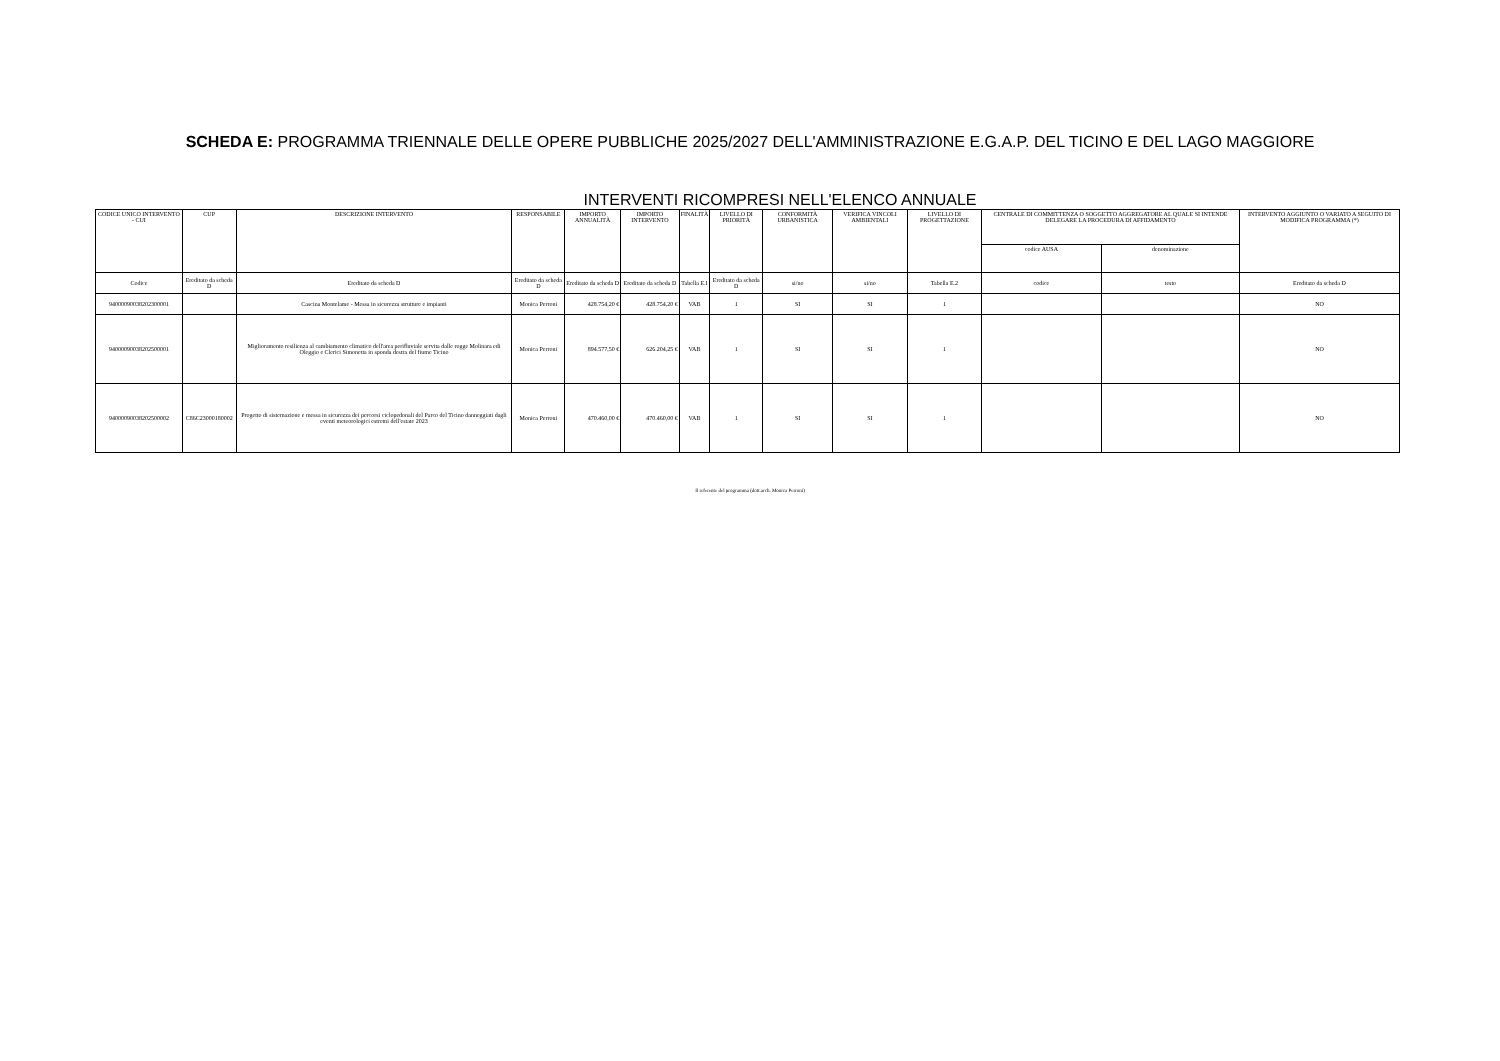SCHEDA E: PROGRAMMA TRIENNALE DELLE OPERE PUBBLICHE 2025/2027 DELL'AMMINISTRAZIONE E.G.A.P. DEL TICINO E DEL LAGO MAGGIORE
INTERVENTI RICOMPRESI NELL'ELENCO ANNUALE
| CODICE UNICO INTERVENTO - CUI | CUP | DESCRIZIONE INTERVENTO | RESPONSABILE | IMPORTO ANNUALITÀ | IMPORTO INTERVENTO | FINALITÀ | LIVELLO DI PRIORITÀ | CONFORMITÀ URBANISTICA | VERIFICA VINCOLI AMBIENTALI | LIVELLO DI PROGETTAZIONE | CENTRALE DI COMMITTENZA O SOGGETTO AGGREGATORE AL QUALE SI INTENDE DELEGARE LA PROCEDURA DI AFFIDAMENTO | | INTERVENTO AGGIUNTO O VARIATO A SEGUITO DI MODIFICA PROGRAMMA (*) |
| --- | --- | --- | --- | --- | --- | --- | --- | --- | --- | --- | --- | --- | --- |
| | | | | | | | | | | | codice AUSA | denominazione | |
| Codice | Ereditato da scheda D | Ereditato da scheda D | Ereditato da scheda D | Ereditato da scheda D | Ereditato da scheda D | Tabella E.I | Ereditato da scheda D | si/no | si/no | Tabella E.2 | codice | testo | Ereditato da scheda D |
| 94000090038202300001 | | Cascina Montelame - Messa in sicurezza strutture e impianti | Monica Perroni | 428.754,20 € | 428.754,20 € | VAB | 1 | SI | SI | 1 | | | NO |
| 94000090038202500001 | | Miglioramento resilienza al cambiamento climatico dell'area perifluviale servita dalle rogge Molinara edi Oleggio e Clerici Simonetta in sponda destra del fiume Ticino | Monica Perroni | 894.577,50 € | 626.204,25 € | VAB | 1 | SI | SI | 1 | | | NO |
| 94000090038202500002 | C86C23000180002 | Progetto di sistemazione e messa in sicurezza dei percorsi ciclopedonali del Parco del Ticino danneggiati dagli eventi meteorologici estremi dell'estate 2023 | Monica Perroni | 470.460,00 € | 470.460,00 € | VAB | 1 | SI | SI | 1 | | | NO |
Il referente del programma (dott.arch. Monica Perroni)